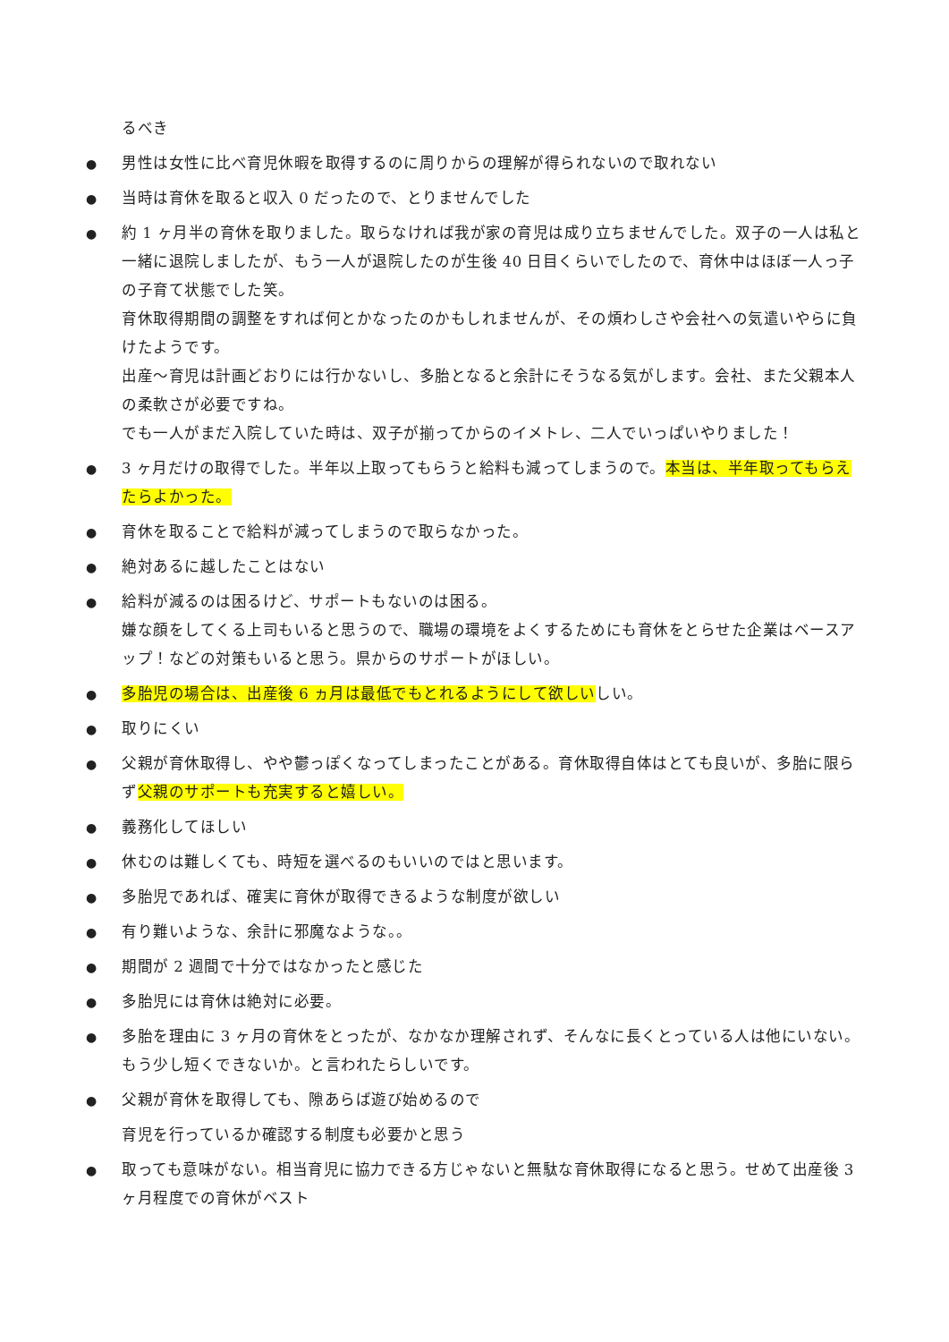るべき
●
男性は女性に比べ育児休暇を取得するのに周りからの理解が得られないので取れない
●
当時は育休を取ると収入 0 だったので、とりませんでした
●
約 1 ヶ月半の育休を取りました。取らなければ我が家の育児は成り立ちませんでした。双子の一人は私と一緒に退院しましたが、もう一人が退院したのが生後 40 日目くらいでしたので、育休中はほぼ一人っ子の子育て状態でした笑。
育休取得期間の調整をすれば何とかなったのかもしれませんが、その煩わしさや会社への気遣いやらに負けたようです。
出産～育児は計画どおりには行かないし、多胎となると余計にそうなる気がします。会社、また父親本人の柔軟さが必要ですね。
でも一人がまだ入院していた時は、双子が揃ってからのイメトレ、二人でいっぱいやりました！
●
3 ヶ月だけの取得でした。半年以上取ってもらうと給料も減ってしまうので。本当は、半年取ってもらえたらよかった。
●
育休を取ることで給料が減ってしまうので取らなかった。
●
絶対あるに越したことはない
●
給料が減るのは困るけど、サポートもないのは困る。
嫌な顔をしてくる上司もいると思うので、職場の環境をよくするためにも育休をとらせた企業はベースアップ！などの対策もいると思う。県からのサポートがほしい。
●
多胎児の場合は、出産後 6 ヵ月は最低でもとれるようにして欲しいしい。
●
取りにくい
●
父親が育休取得し、やや鬱っぽくなってしまったことがある。育休取得自体はとても良いが、多胎に限らず父親のサポートも充実すると嬉しい。
●
義務化してほしい
●
休むのは難しくても、時短を選べるのもいいのではと思います。
●
多胎児であれば、確実に育休が取得できるような制度が欲しい
●
有り難いような、余計に邪魔なような。。
●
期間が 2 週間で十分ではなかったと感じた
●
多胎児には育休は絶対に必要。
●
多胎を理由に 3 ヶ月の育休をとったが、なかなか理解されず、そんなに長くとっている人は他にいない。もう少し短くできないか。と言われたらしいです。
●
父親が育休を取得しても、隙あらば遊び始めるので
育児を行っているか確認する制度も必要かと思う
●
取っても意味がない。相当育児に協力できる方じゃないと無駄な育休取得になると思う。せめて出産後 3 ヶ月程度での育休がベスト